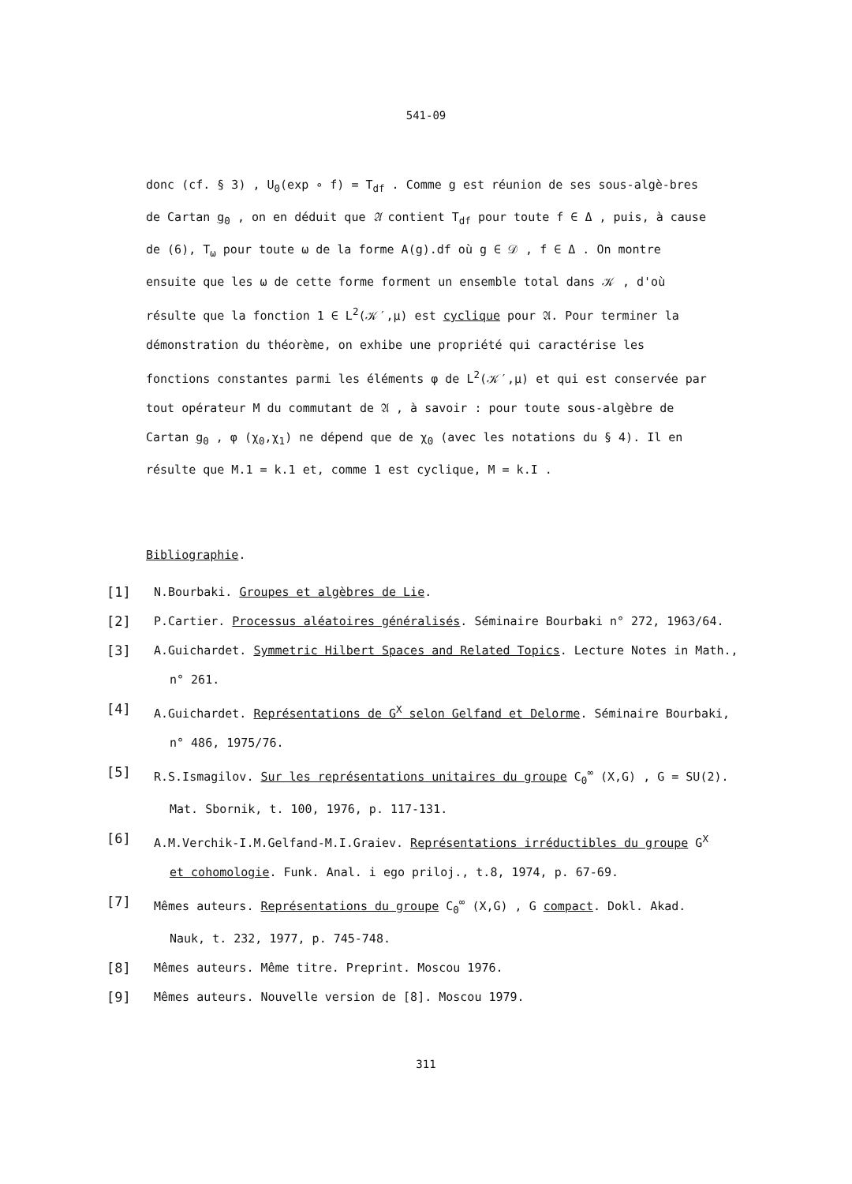541-09
donc (cf. § 3) , U<sub>0</sub>(exp ∘ f) = T<sub>df</sub> . Comme g est réunion de ses sous-algè-bres de Cartan g<sub>0</sub> , on en déduit que 𝔄 contient T<sub>df</sub> pour toute f ∈ Δ , puis, à cause de (6), T<sub>ω</sub> pour toute ω de la forme A(g).df où g ∈ 𝒟 , f ∈ Δ . On montre ensuite que les ω de cette forme forment un ensemble total dans 𝒦 , d'où résulte que la fonction 1 ∈ L<sup>2</sup>(𝒦′,μ) est cyclique pour 𝔄. Pour terminer la démonstration du théorème, on exhibe une propriété qui caractérise les fonctions constantes parmi les éléments φ de L<sup>2</sup>(𝒦′,μ) et qui est conservée par tout opérateur M du commutant de 𝔄 , à savoir : pour toute sous-algèbre de Cartan g<sub>0</sub> , φ (χ<sub>0</sub>,χ<sub>1</sub>) ne dépend que de χ<sub>0</sub> (avec les notations du § 4). Il en résulte que M.1 = k.1 et, comme 1 est cyclique, M = k.I .
Bibliographie.
[1] N.Bourbaki. Groupes et algèbres de Lie.
[2] P.Cartier. Processus aléatoires généralisés. Séminaire Bourbaki n° 272, 1963/64.
[3] A.Guichardet. Symmetric Hilbert Spaces and Related Topics. Lecture Notes in Math.,
n° 261.
[4] A.Guichardet. Représentations de G<sup>X</sup> selon Gelfand et Delorme. Séminaire Bourbaki,
n° 486, 1975/76.
[5] R.S.Ismagilov. Sur les représentations unitaires du groupe C<sub>0</sub><sup>∞</sup> (X,G) , G = SU(2).
Mat. Sbornik, t. 100, 1976, p. 117-131.
[6] A.M.Verchik-I.M.Gelfand-M.I.Graiev. Représentations irréductibles du groupe G<sup>X</sup>
et cohomologie. Funk. Anal. i ego priloj., t.8, 1974, p. 67-69.
[7] Mêmes auteurs. Représentations du groupe C<sub>0</sub><sup>∞</sup> (X,G) , G compact. Dokl. Akad.
Nauk, t. 232, 1977, p. 745-748.
[8] Mêmes auteurs. Même titre. Preprint. Moscou 1976.
[9] Mêmes auteurs. Nouvelle version de [8]. Moscou 1979.
311